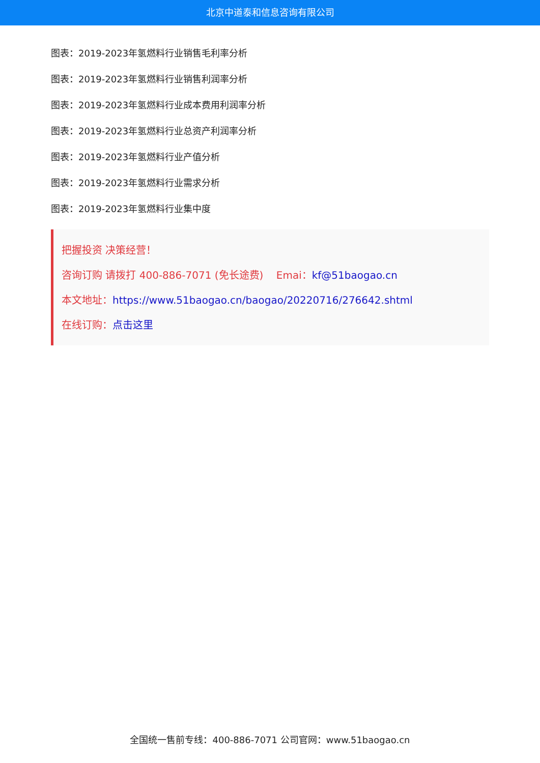北京中道泰和信息咨询有限公司
图表：2019-2023年氢燃料行业销售毛利率分析
图表：2019-2023年氢燃料行业销售利润率分析
图表：2019-2023年氢燃料行业成本费用利润率分析
图表：2019-2023年氢燃料行业总资产利润率分析
图表：2019-2023年氢燃料行业产值分析
图表：2019-2023年氢燃料行业需求分析
图表：2019-2023年氢燃料行业集中度
把握投资 决策经营！
咨询订购 请拨打 400-886-7071 (免长途费) Emai：kf@51baogao.cn
本文地址：https://www.51baogao.cn/baogao/20220716/276642.shtml
在线订购：点击这里
全国统一售前专线：400-886-7071 公司官网：www.51baogao.cn